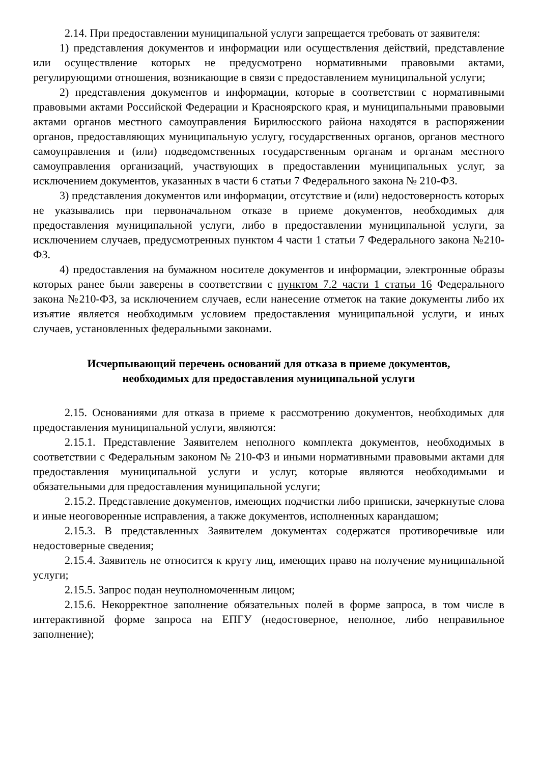2.14. При предоставлении муниципальной услуги запрещается требовать от заявителя:
1) представления документов и информации или осуществления действий, представление или осуществление которых не предусмотрено нормативными правовыми актами, регулирующими отношения, возникающие в связи с предоставлением муниципальной услуги;
2) представления документов и информации, которые в соответствии с нормативными правовыми актами Российской Федерации и Красноярского края, и муниципальными правовыми актами органов местного самоуправления Бирилюсского района находятся в распоряжении органов, предоставляющих муниципальную услугу, государственных органов, органов местного самоуправления и (или) подведомственных государственным органам и органам местного самоуправления организаций, участвующих в предоставлении муниципальных услуг, за исключением документов, указанных в части 6 статьи 7 Федерального закона № 210-ФЗ.
3) представления документов или информации, отсутствие и (или) недостоверность которых не указывались при первоначальном отказе в приеме документов, необходимых для предоставления муниципальной услуги, либо в предоставлении муниципальной услуги, за исключением случаев, предусмотренных пунктом 4 части 1 статьи 7 Федерального закона №210-ФЗ.
4) предоставления на бумажном носителе документов и информации, электронные образы которых ранее были заверены в соответствии с пунктом 7.2 части 1 статьи 16 Федерального закона №210-ФЗ, за исключением случаев, если нанесение отметок на такие документы либо их изъятие является необходимым условием предоставления муниципальной услуги, и иных случаев, установленных федеральными законами.
Исчерпывающий перечень оснований для отказа в приеме документов,
необходимых для предоставления муниципальной услуги
2.15. Основаниями для отказа в приеме к рассмотрению документов, необходимых для предоставления муниципальной услуги, являются:
2.15.1. Представление Заявителем неполного комплекта документов, необходимых в соответствии с Федеральным законом № 210-ФЗ и иными нормативными правовыми актами для предоставления муниципальной услуги и услуг, которые являются необходимыми и обязательными для предоставления муниципальной услуги;
2.15.2. Представление документов, имеющих подчистки либо приписки, зачеркнутые слова и иные неоговоренные исправления, а также документов, исполненных карандашом;
2.15.3. В представленных Заявителем документах содержатся противоречивые или недостоверные сведения;
2.15.4. Заявитель не относится к кругу лиц, имеющих право на получение муниципальной услуги;
2.15.5. Запрос подан неуполномоченным лицом;
2.15.6. Некорректное заполнение обязательных полей в форме запроса, в том числе в интерактивной форме запроса на ЕПГУ (недостоверное, неполное, либо неправильное заполнение);